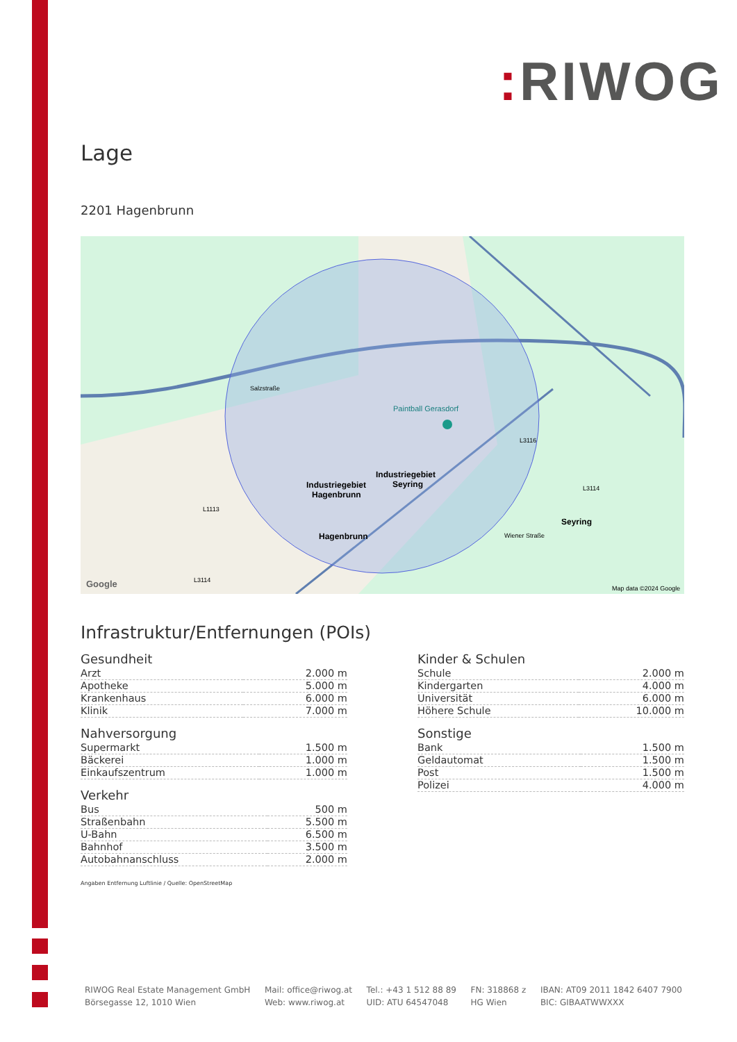: RIWOG
Lage
2201 Hagenbrunn
Paintball Gerasdorf
Industriegebiet
Hagenbrunn
Industriegebiet
Seyring
Hagenbrunn
Seyring
Wiener Straße
Salzstraße
L1113
L3116
L3114
L3114
Google
Map data ©2024 Google
Infrastruktur/Entfernungen (POIs)
Gesundheit
| Arzt | 2.000 m |
| Apotheke | 5.000 m |
| Krankenhaus | 6.000 m |
| Klinik | 7.000 m |
Nahversorgung
| Supermarkt | 1.500 m |
| Bäckerei | 1.000 m |
| Einkaufszentrum | 1.000 m |
Verkehr
| Bus | 500 m |
| Straßenbahn | 5.500 m |
| U-Bahn | 6.500 m |
| Bahnhof | 3.500 m |
| Autobahnanschluss | 2.000 m |
Kinder & Schulen
| Schule | 2.000 m |
| Kindergarten | 4.000 m |
| Universität | 6.000 m |
| Höhere Schule | 10.000 m |
Sonstige
| Bank | 1.500 m |
| Geldautomat | 1.500 m |
| Post | 1.500 m |
| Polizei | 4.000 m |
Angaben Entfernung Luftlinie / Quelle: OpenStreetMap
RIWOG Real Estate Management GmbH
Börsegasse 12, 1010 Wien
Mail: office@riwog.at
Web: www.riwog.at
Tel.: +43 1 512 88 89
UID: ATU 64547048
FN: 318868 z
HG Wien
IBAN: AT09 2011 1842 6407 7900
BIC: GIBAATWWXXX